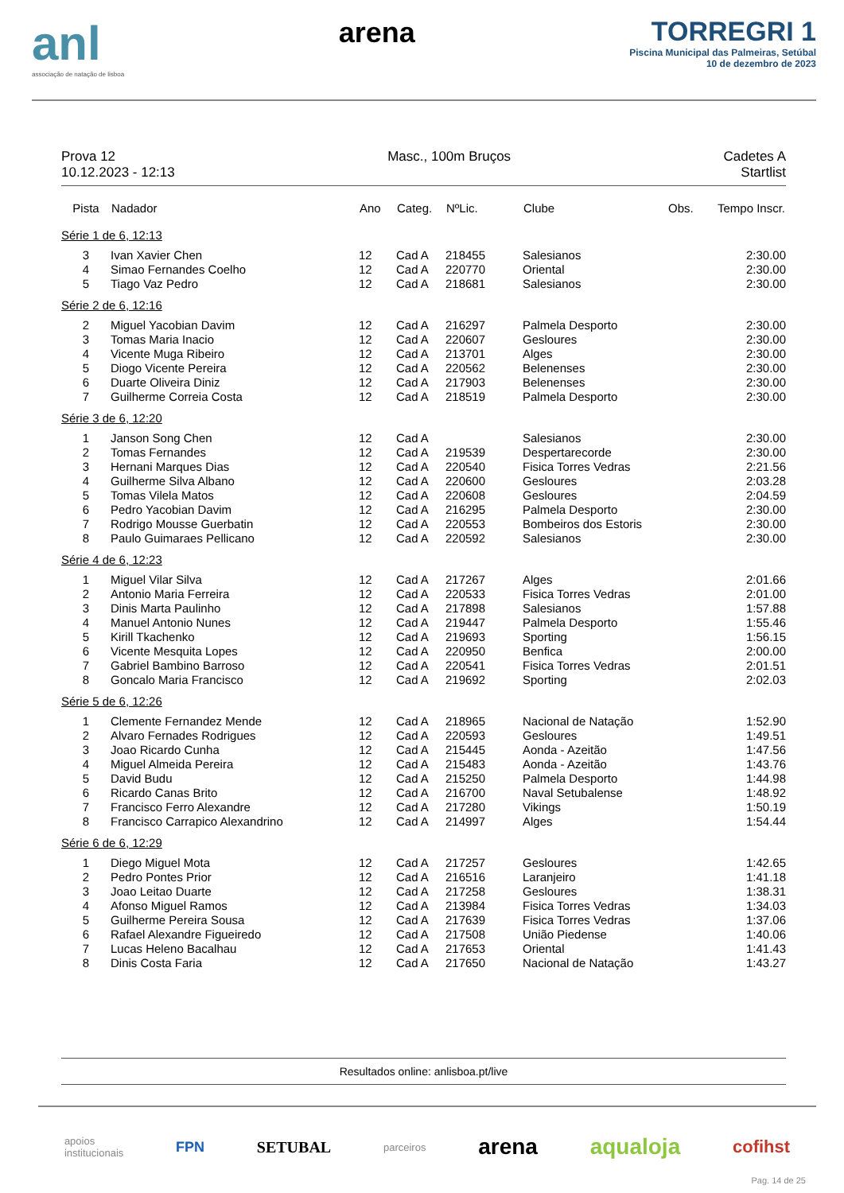anl
associação de natação de lisboa
arena TORREGRI 1
Piscina Municipal das Palmeiras, Setúbal
10 de dezembro de 2023
Prova 12
10.12.2023 - 12:13
Masc., 100m Bruços Cadetes A
Startlist
| Pista | Nadador | Ano | Categ. | NºLic. | Clube | Obs. | Tempo Inscr. |
| --- | --- | --- | --- | --- | --- | --- | --- |
| Série 1 de 6, 12:13 | | | | | | | |
| 3 | Ivan Xavier Chen | 12 | Cad A | 218455 | Salesianos | | 2:30.00 |
| 4 | Simao Fernandes Coelho | 12 | Cad A | 220770 | Oriental | | 2:30.00 |
| 5 | Tiago Vaz Pedro | 12 | Cad A | 218681 | Salesianos | | 2:30.00 |
| Série 2 de 6, 12:16 | | | | | | | |
| 2 | Miguel Yacobian Davim | 12 | Cad A | 216297 | Palmela Desporto | | 2:30.00 |
| 3 | Tomas Maria Inacio | 12 | Cad A | 220607 | Gesloures | | 2:30.00 |
| 4 | Vicente Muga Ribeiro | 12 | Cad A | 213701 | Alges | | 2:30.00 |
| 5 | Diogo Vicente Pereira | 12 | Cad A | 220562 | Belenenses | | 2:30.00 |
| 6 | Duarte Oliveira Diniz | 12 | Cad A | 217903 | Belenenses | | 2:30.00 |
| 7 | Guilherme Correia Costa | 12 | Cad A | 218519 | Palmela Desporto | | 2:30.00 |
| Série 3 de 6, 12:20 | | | | | | | |
| 1 | Janson Song Chen | 12 | Cad A | | Salesianos | | 2:30.00 |
| 2 | Tomas Fernandes | 12 | Cad A | 219539 | Despertarecorde | | 2:30.00 |
| 3 | Hernani Marques Dias | 12 | Cad A | 220540 | Fisica Torres Vedras | | 2:21.56 |
| 4 | Guilherme Silva Albano | 12 | Cad A | 220600 | Gesloures | | 2:03.28 |
| 5 | Tomas Vilela Matos | 12 | Cad A | 220608 | Gesloures | | 2:04.59 |
| 6 | Pedro Yacobian Davim | 12 | Cad A | 216295 | Palmela Desporto | | 2:30.00 |
| 7 | Rodrigo Mousse Guerbatin | 12 | Cad A | 220553 | Bombeiros dos Estoris | | 2:30.00 |
| 8 | Paulo Guimaraes Pellicano | 12 | Cad A | 220592 | Salesianos | | 2:30.00 |
| Série 4 de 6, 12:23 | | | | | | | |
| 1 | Miguel Vilar Silva | 12 | Cad A | 217267 | Alges | | 2:01.66 |
| 2 | Antonio Maria Ferreira | 12 | Cad A | 220533 | Fisica Torres Vedras | | 2:01.00 |
| 3 | Dinis Marta Paulinho | 12 | Cad A | 217898 | Salesianos | | 1:57.88 |
| 4 | Manuel Antonio Nunes | 12 | Cad A | 219447 | Palmela Desporto | | 1:55.46 |
| 5 | Kirill Tkachenko | 12 | Cad A | 219693 | Sporting | | 1:56.15 |
| 6 | Vicente Mesquita Lopes | 12 | Cad A | 220950 | Benfica | | 2:00.00 |
| 7 | Gabriel Bambino Barroso | 12 | Cad A | 220541 | Fisica Torres Vedras | | 2:01.51 |
| 8 | Goncalo Maria Francisco | 12 | Cad A | 219692 | Sporting | | 2:02.03 |
| Série 5 de 6, 12:26 | | | | | | | |
| 1 | Clemente Fernandez Mende | 12 | Cad A | 218965 | Nacional de Natação | | 1:52.90 |
| 2 | Alvaro Fernades Rodrigues | 12 | Cad A | 220593 | Gesloures | | 1:49.51 |
| 3 | Joao Ricardo Cunha | 12 | Cad A | 215445 | Aonda - Azeitão | | 1:47.56 |
| 4 | Miguel Almeida Pereira | 12 | Cad A | 215483 | Aonda - Azeitão | | 1:43.76 |
| 5 | David Budu | 12 | Cad A | 215250 | Palmela Desporto | | 1:44.98 |
| 6 | Ricardo Canas Brito | 12 | Cad A | 216700 | Naval Setubalense | | 1:48.92 |
| 7 | Francisco Ferro Alexandre | 12 | Cad A | 217280 | Vikings | | 1:50.19 |
| 8 | Francisco Carrapico Alexandrino | 12 | Cad A | 214997 | Alges | | 1:54.44 |
| Série 6 de 6, 12:29 | | | | | | | |
| 1 | Diego Miguel Mota | 12 | Cad A | 217257 | Gesloures | | 1:42.65 |
| 2 | Pedro Pontes Prior | 12 | Cad A | 216516 | Laranjeiro | | 1:41.18 |
| 3 | Joao Leitao Duarte | 12 | Cad A | 217258 | Gesloures | | 1:38.31 |
| 4 | Afonso Miguel Ramos | 12 | Cad A | 213984 | Fisica Torres Vedras | | 1:34.03 |
| 5 | Guilherme Pereira Sousa | 12 | Cad A | 217639 | Fisica Torres Vedras | | 1:37.06 |
| 6 | Rafael Alexandre Figueiredo | 12 | Cad A | 217508 | União Piedense | | 1:40.06 |
| 7 | Lucas Heleno Bacalhau | 12 | Cad A | 217653 | Oriental | | 1:41.43 |
| 8 | Dinis Costa Faria | 12 | Cad A | 217650 | Nacional de Natação | | 1:43.27 |
Resultados online: anlisboa.pt/live
apoios
institucionais FPN SETUBAL parceiros arena aqualoja cofihst
Pag. 14 de 25